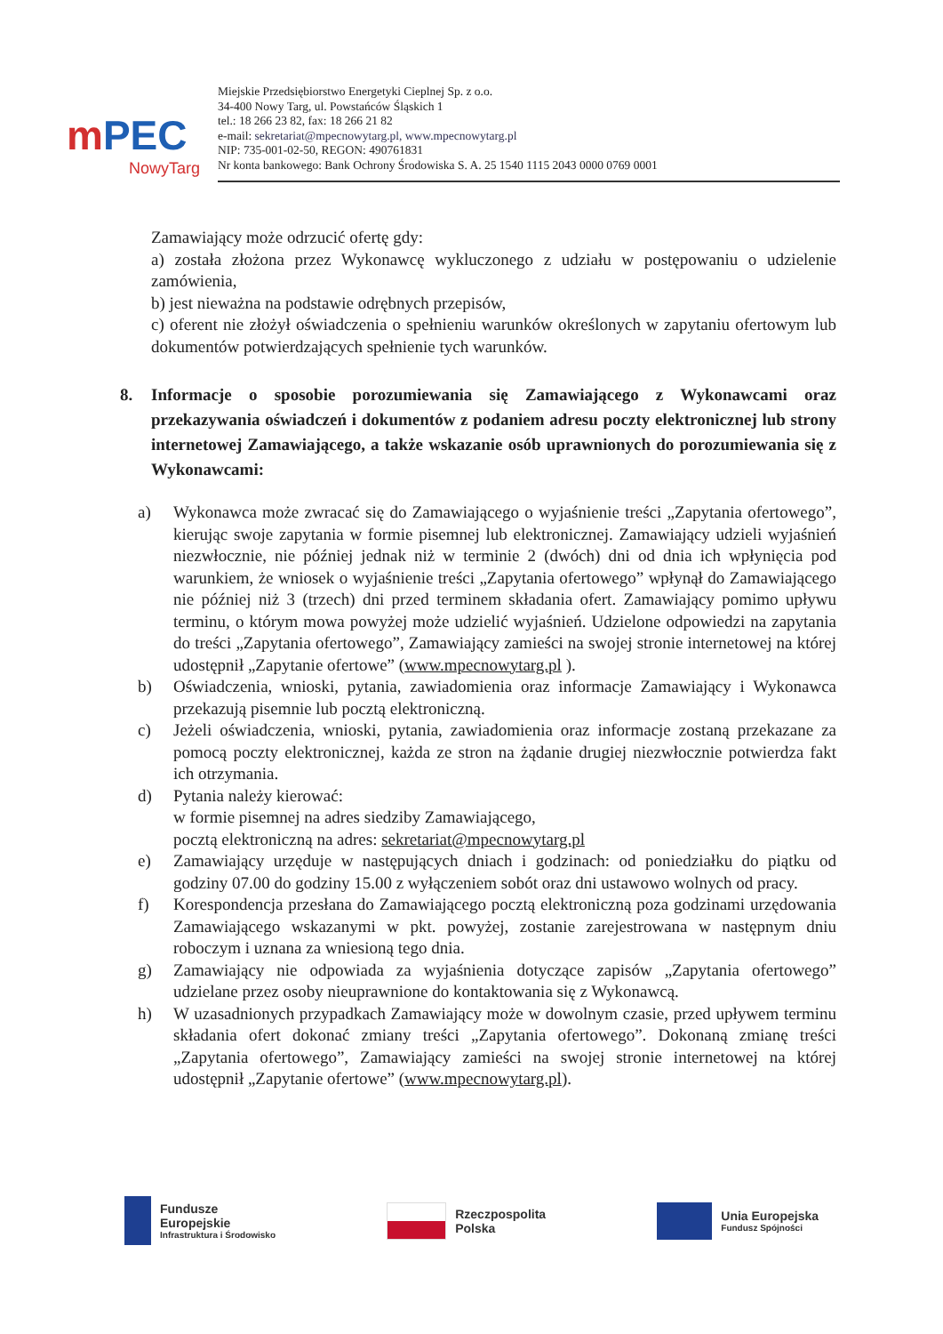mPEC
NowyTarg
Miejskie Przedsiębiorstwo Energetyki Cieplnej Sp. z o.o.
34-400 Nowy Targ, ul. Powstańców Śląskich 1
tel.: 18 266 23 82, fax: 18 266 21 82
e-mail: sekretariat@mpecnowytarg.pl, www.mpecnowytarg.pl
NIP: 735-001-02-50, REGON: 490761831
Nr konta bankowego: Bank Ochrony Środowiska S. A. 25 1540 1115 2043 0000 0769 0001
Zamawiający może odrzucić ofertę gdy:
a) została złożona przez Wykonawcę wykluczonego z udziału w postępowaniu o udzielenie zamówienia,
b) jest nieważna na podstawie odrębnych przepisów,
c) oferent nie złożył oświadczenia o spełnieniu warunków określonych w zapytaniu ofertowym lub dokumentów potwierdzających spełnienie tych warunków.
8. Informacje o sposobie porozumiewania się Zamawiającego z Wykonawcami oraz przekazywania oświadczeń i dokumentów z podaniem adresu poczty elektronicznej lub strony internetowej Zamawiającego, a także wskazanie osób uprawnionych do porozumiewania się z Wykonawcami:
a) Wykonawca może zwracać się do Zamawiającego o wyjaśnienie treści „Zapytania ofertowego”, kierując swoje zapytania w formie pisemnej lub elektronicznej. Zamawiający udzieli wyjaśnień niezwłocznie, nie później jednak niż w terminie 2 (dwóch) dni od dnia ich wpłynięcia pod warunkiem, że wniosek o wyjaśnienie treści „Zapytania ofertowego” wpłynął do Zamawiającego nie później niż 3 (trzech) dni przed terminem składania ofert. Zamawiający pomimo upływu terminu, o którym mowa powyżej może udzielić wyjaśnień. Udzielone odpowiedzi na zapytania do treści „Zapytania ofertowego”, Zamawiający zamieści na swojej stronie internetowej na której udostępnił „Zapytanie ofertowe” (www.mpecnowytarg.pl ).
b) Oświadczenia, wnioski, pytania, zawiadomienia oraz informacje Zamawiający i Wykonawca przekazują pisemnie lub pocztą elektroniczną.
c) Jeżeli oświadczenia, wnioski, pytania, zawiadomienia oraz informacje zostaną przekazane za pomocą poczty elektronicznej, każda ze stron na żądanie drugiej niezwłocznie potwierdza fakt ich otrzymania.
d) Pytania należy kierować:
w formie pisemnej na adres siedziby Zamawiającego,
pocztą elektroniczną na adres: sekretariat@mpecnowytarg.pl
e) Zamawiający urzęduje w następujących dniach i godzinach: od poniedziałku do piątku od godziny 07.00 do godziny 15.00 z wyłączeniem sobót oraz dni ustawowo wolnych od pracy.
f) Korespondencja przesłana do Zamawiającego pocztą elektroniczną poza godzinami urzędowania Zamawiającego wskazanymi w pkt. powyżej, zostanie zarejestrowana w następnym dniu roboczym i uznana za wniesioną tego dnia.
g) Zamawiający nie odpowiada za wyjaśnienia dotyczące zapisów „Zapytania ofertowego” udzielane przez osoby nieuprawnione do kontaktowania się z Wykonawcą.
h) W uzasadnionych przypadkach Zamawiający może w dowolnym czasie, przed upływem terminu składania ofert dokonać zmiany treści „Zapytania ofertowego”. Dokonaną zmianę treści „Zapytania ofertowego”, Zamawiający zamieści na swojej stronie internetowej na której udostępnił „Zapytanie ofertowe” (www.mpecnowytarg.pl).
Fundusze
Europejskie
Infrastruktura i Środowisko
Rzeczpospolita
Polska
Unia Europejska
Fundusz Spójności